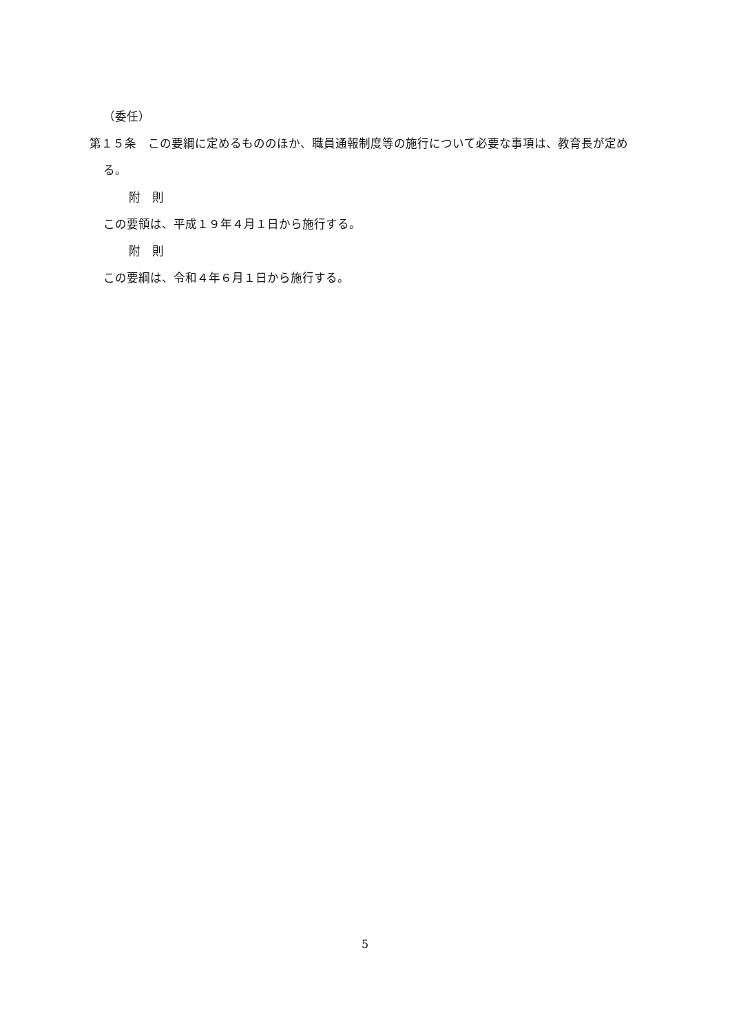（委任）
第１５条　この要綱に定めるもののほか、職員通報制度等の施行について必要な事項は、教育長が定める。
附　則
この要領は、平成１９年４月１日から施行する。
附　則
この要綱は、令和４年６月１日から施行する。
5